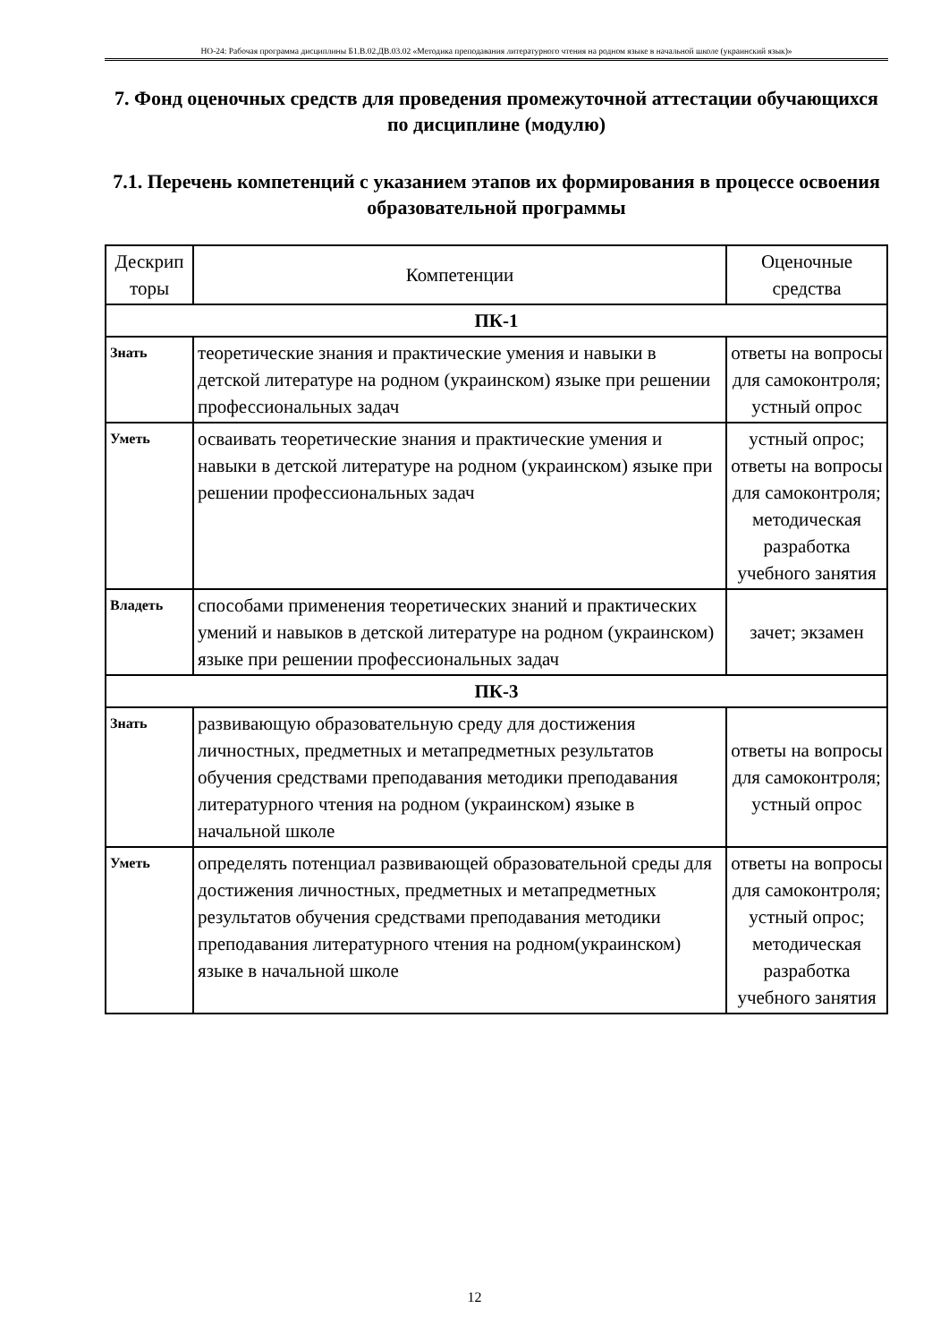НО-24: Рабочая программа дисциплины Б1.В.02.ДВ.03.02 «Методика преподавания литературного чтения на родном языке в начальной школе (украинский язык)»
7. Фонд оценочных средств для проведения промежуточной аттестации обучающихся по дисциплине (модулю)
7.1. Перечень компетенций с указанием этапов их формирования в процессе освоения образовательной программы
| Дескрип торы | Компетенции | Оценочные средства |
| --- | --- | --- |
| ПК-1 | | |
| Знать | теоретические знания и практические умения и навыки в детской литературе на родном (украинском) языке при решении профессиональных задач | ответы на вопросы для самоконтроля; устный опрос |
| Уметь | осваивать теоретические знания и практические умения и навыки в детской литературе на родном (украинском) языке при решении профессиональных задач | устный опрос; ответы на вопросы для самоконтроля; методическая разработка учебного занятия |
| Владеть | способами применения теоретических знаний и практических умений и навыков в детской литературе на родном (украинском) языке при решении профессиональных задач | зачет; экзамен |
| ПК-3 | | |
| Знать | развивающую образовательную среду для достижения личностных, предметных и метапредметных результатов обучения средствами преподавания методики преподавания литературного чтения на родном (украинском) языке в начальной школе | ответы на вопросы для самоконтроля; устный опрос |
| Уметь | определять потенциал развивающей образовательной среды для достижения личностных, предметных и метапредметных результатов обучения средствами преподавания методики преподавания литературного чтения на родном(украинском) языке в начальной школе | ответы на вопросы для самоконтроля; устный опрос; методическая разработка учебного занятия |
12